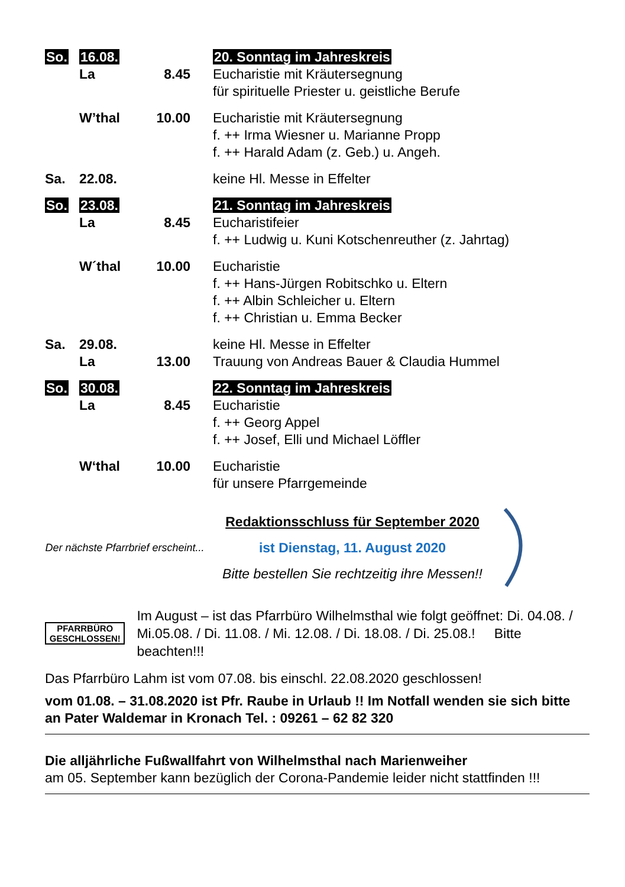So. 16.08. 20. Sonntag im Jahreskreis
La 8.45 Eucharistie mit Kräutersegnung
für spirituelle Priester u. geistliche Berufe
W’thal 10.00 Eucharistie mit Kräutersegnung
f. ++ Irma Wiesner u. Marianne Propp
f. ++ Harald Adam (z. Geb.) u. Angeh.
Sa. 22.08. keine Hl. Messe in Effelter
So. 23.08. 21. Sonntag im Jahreskreis
La 8.45 Eucharistifeier
f. ++ Ludwig u. Kuni Kotschenreuther (z. Jahrtag)
W´thal 10.00 Eucharistie
f. ++ Hans-Jürgen Robitschko u. Eltern
f. ++ Albin Schleicher u. Eltern
f. ++ Christian u. Emma Becker
Sa. 29.08. keine Hl. Messe in Effelter
La 13.00 Trauung von Andreas Bauer & Claudia Hummel
So. 30.08. 22. Sonntag im Jahreskreis
La 8.45 Eucharistie
f. ++ Georg Appel
f. ++ Josef, Elli und Michael Löffler
W‘thal 10.00 Eucharistie
für unsere Pfarrgemeinde
Der nächste Pfarrbrief erscheint...
Redaktionsschluss für September 2020
ist Dienstag, 11. August 2020
Bitte bestellen Sie rechtzeitig ihre Messen!!
PFARRBÜRO GESCHLOSSEN!
Im August – ist das Pfarrbüro Wilhelmsthal wie folgt geöffnet: Di. 04.08. / Mi.05.08. / Di. 11.08. / Mi. 12.08. / Di. 18.08. / Di. 25.08.! Bitte beachten!!!
Das Pfarrbüro Lahm ist vom 07.08. bis einschl. 22.08.2020 geschlossen!
vom 01.08. – 31.08.2020 ist Pfr. Raube in Urlaub !! Im Notfall wenden sie sich bitte an Pater Waldemar in Kronach Tel. : 09261 – 62 82 320
Die alljährliche Fußwallfahrt von Wilhelmsthal nach Marienweiher
am 05. September kann bezüglich der Corona-Pandemie leider nicht stattfinden !!!